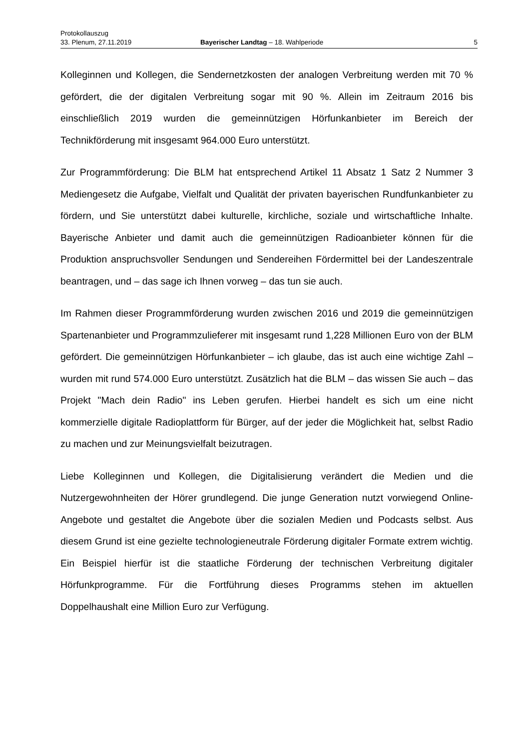Protokollauszug
33. Plenum, 27.11.2019 Bayerischer Landtag – 18. Wahlperiode 5
Kolleginnen und Kollegen, die Sendernetzkosten der analogen Verbreitung werden mit 70 % gefördert, die der digitalen Verbreitung sogar mit 90 %. Allein im Zeitraum 2016 bis einschließlich 2019 wurden die gemeinnützigen Hörfunkanbieter im Bereich der Technikförderung mit insgesamt 964.000 Euro unterstützt.
Zur Programmförderung: Die BLM hat entsprechend Artikel 11 Absatz 1 Satz 2 Nummer 3 Mediengesetz die Aufgabe, Vielfalt und Qualität der privaten bayerischen Rundfunkanbieter zu fördern, und Sie unterstützt dabei kulturelle, kirchliche, soziale und wirtschaftliche Inhalte. Bayerische Anbieter und damit auch die gemeinnützigen Radioanbieter können für die Produktion anspruchsvoller Sendungen und Sendereihen Fördermittel bei der Landeszentrale beantragen, und – das sage ich Ihnen vorweg – das tun sie auch.
Im Rahmen dieser Programmförderung wurden zwischen 2016 und 2019 die gemeinnützigen Spartenanbieter und Programmzulieferer mit insgesamt rund 1,228 Millionen Euro von der BLM gefördert. Die gemeinnützigen Hörfunkanbieter – ich glaube, das ist auch eine wichtige Zahl – wurden mit rund 574.000 Euro unterstützt. Zusätzlich hat die BLM – das wissen Sie auch – das Projekt "Mach dein Radio" ins Leben gerufen. Hierbei handelt es sich um eine nicht kommerzielle digitale Radioplattform für Bürger, auf der jeder die Möglichkeit hat, selbst Radio zu machen und zur Meinungsvielfalt beizutragen.
Liebe Kolleginnen und Kollegen, die Digitalisierung verändert die Medien und die Nutzergewohnheiten der Hörer grundlegend. Die junge Generation nutzt vorwiegend Online-Angebote und gestaltet die Angebote über die sozialen Medien und Podcasts selbst. Aus diesem Grund ist eine gezielte technologieneutrale Förderung digitaler Formate extrem wichtig. Ein Beispiel hierfür ist die staatliche Förderung der technischen Verbreitung digitaler Hörfunkprogramme. Für die Fortführung dieses Programms stehen im aktuellen Doppelhaushalt eine Million Euro zur Verfügung.